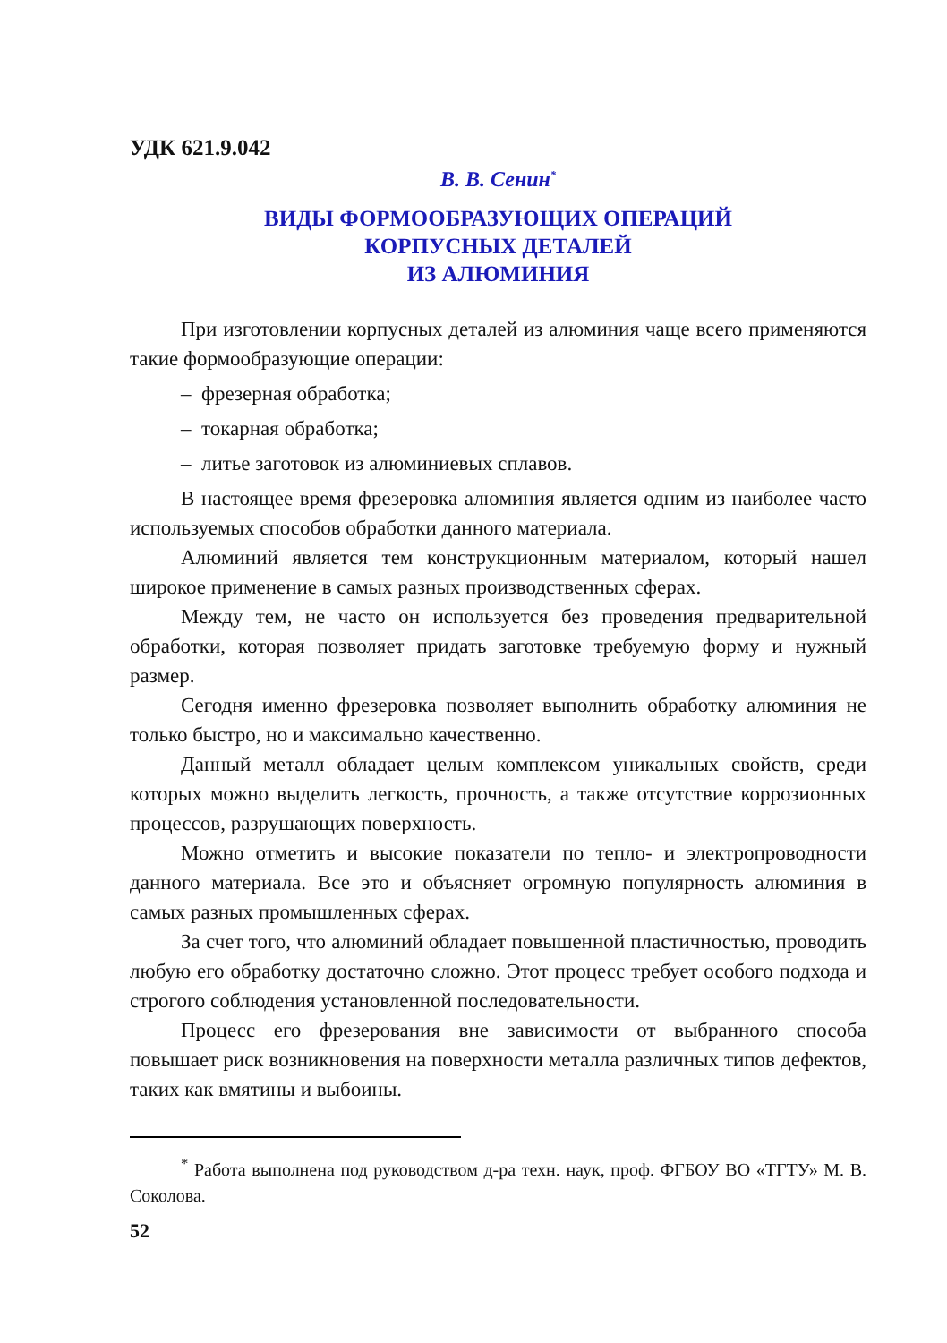УДК 621.9.042
В. В. Сенин<sup>*</sup>
ВИДЫ ФОРМООБРАЗУЮЩИХ ОПЕРАЦИЙ
КОРПУСНЫХ ДЕТАЛЕЙ
ИЗ АЛЮМИНИЯ
При изготовлении корпусных деталей из алюминия чаще всего применяются такие формообразующие операции:
– фрезерная обработка;
– токарная обработка;
– литье заготовок из алюминиевых сплавов.
В настоящее время фрезеровка алюминия является одним из наиболее часто используемых способов обработки данного материала.
Алюминий является тем конструкционным материалом, который нашел широкое применение в самых разных производственных сферах.
Между тем, не часто он используется без проведения предварительной обработки, которая позволяет придать заготовке требуемую форму и нужный размер.
Сегодня именно фрезеровка позволяет выполнить обработку алюминия не только быстро, но и максимально качественно.
Данный металл обладает целым комплексом уникальных свойств, среди которых можно выделить легкость, прочность, а также отсутствие коррозионных процессов, разрушающих поверхность.
Можно отметить и высокие показатели по тепло- и электропроводности данного материала. Все это и объясняет огромную популярность алюминия в самых разных промышленных сферах.
За счет того, что алюминий обладает повышенной пластичностью, проводить любую его обработку достаточно сложно. Этот процесс требует особого подхода и строгого соблюдения установленной последовательности.
Процесс его фрезерования вне зависимости от выбранного способа повышает риск возникновения на поверхности металла различных типов дефектов, таких как вмятины и выбоины.
<sup>*</sup> Работа выполнена под руководством д-ра техн. наук, проф. ФГБОУ ВО «ТГТУ» М. В. Соколова.
52